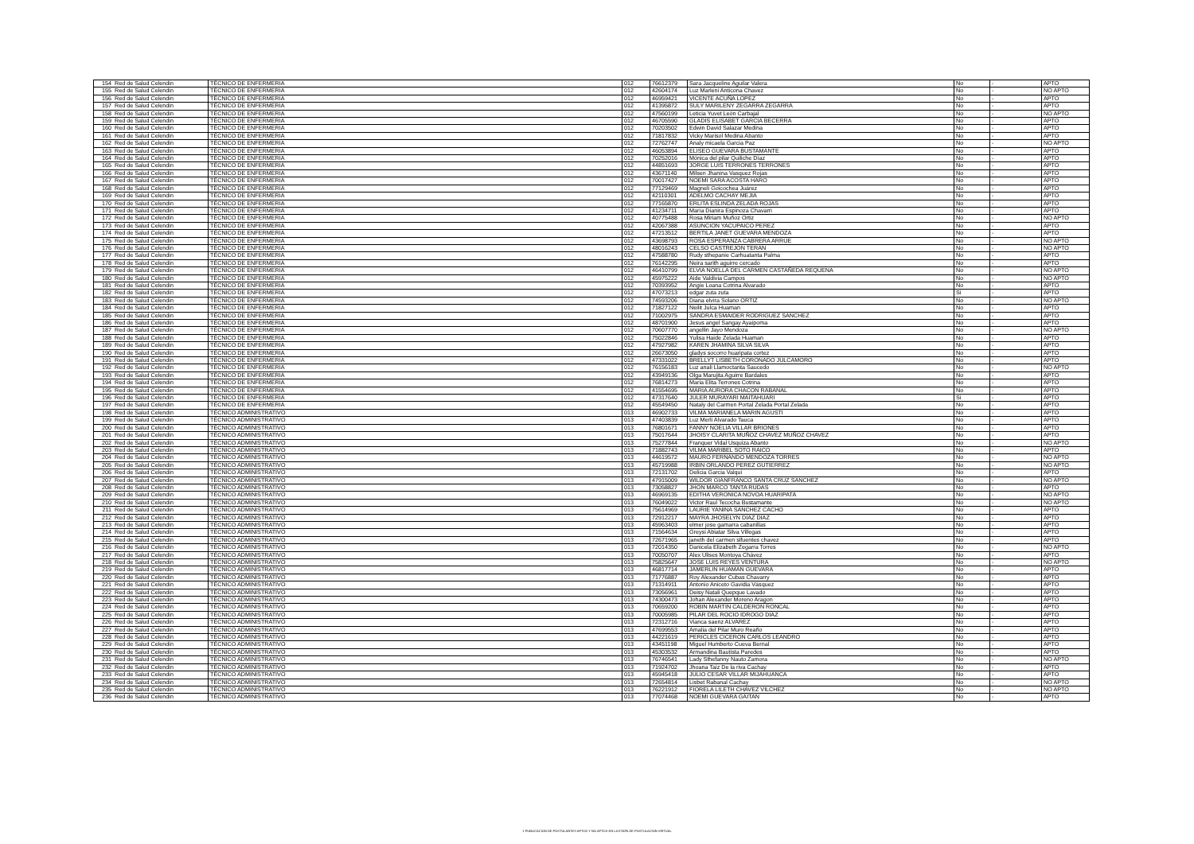| 154 | Red de Salud Celendin | TÉCNICO DE ENFERMERIA | 012 | 76612379 | Sara Jacqueline Aguilar Valera | No | - | APTO |
| 155 | Red de Salud Celendin | TÉCNICO DE ENFERMERIA | 012 | 42604174 | Luz Marleni Anticona Chavez | No | - | NO APTO |
| 156 | Red de Salud Celendin | TÉCNICO DE ENFERMERIA | 012 | 46959421 | VICENTE ACUÑA LOPEZ | No | - | APTO |
| 157 | Red de Salud Celendin | TÉCNICO DE ENFERMERIA | 012 | 41395872 | SULY MARILENY ZEGARRA ZEGARRA | No | - | APTO |
| 158 | Red de Salud Celendin | TÉCNICO DE ENFERMERIA | 012 | 47560199 | Leticia Yuvet León Carbajal | No | - | NO APTO |
| 159 | Red de Salud Celendin | TÉCNICO DE ENFERMERIA | 012 | 46705590 | GLADIS ELISABET GARCIA BECERRA | No | - | APTO |
| 160 | Red de Salud Celendin | TÉCNICO DE ENFERMERIA | 012 | 70203502 | Edwin David Salazar Medina | No | - | APTO |
| 161 | Red de Salud Celendin | TÉCNICO DE ENFERMERIA | 012 | 71817832 | Vicky Marisol Medina Abanto | No | - | APTO |
| 162 | Red de Salud Celendin | TÉCNICO DE ENFERMERIA | 012 | 72762747 | Analy micaela Garcia Paz | No | - | NO APTO |
| 163 | Red de Salud Celendin | TÉCNICO DE ENFERMERIA | 012 | 46053894 | ELISEO GUEVARA BUSTAMANTE | No | - | APTO |
| 164 | Red de Salud Celendin | TÉCNICO DE ENFERMERIA | 012 | 70252016 | Mónica del pilar Quiliche Díaz | No | - | APTO |
| 165 | Red de Salud Celendin | TÉCNICO DE ENFERMERIA | 012 | 44851693 | JORGE LUIS TERRONES TERRONES | No | - | APTO |
| 166 | Red de Salud Celendin | TÉCNICO DE ENFERMERIA | 012 | 43671140 | Milsen Jhanina Vasquez Rojas | No | - | APTO |
| 167 | Red de Salud Celendin | TÉCNICO DE ENFERMERIA | 012 | 70017427 | NOEMI SARA ACOSTA HARO | No | - | APTO |
| 168 | Red de Salud Celendin | TÉCNICO DE ENFERMERIA | 012 | 77129469 | Magneli Goicochea Juárez | No | - | APTO |
| 169 | Red de Salud Celendin | TÉCNICO DE ENFERMERIA | 012 | 42110301 | ADELMO CACHAY MEJIA | No | - | APTO |
| 170 | Red de Salud Celendin | TÉCNICO DE ENFERMERIA | 012 | 77165870 | ERLITA ESLINDA ZELADA ROJAS | No | - | APTO |
| 171 | Red de Salud Celendin | TÉCNICO DE ENFERMERIA | 012 | 41234711 | María Dianira Espinoza Chavarri | No | - | APTO |
| 172 | Red de Salud Celendin | TÉCNICO DE ENFERMERIA | 012 | 40775488 | Rosa Miriam Muñoz Ortiz | No | - | NO APTO |
| 173 | Red de Salud Celendin | TÉCNICO DE ENFERMERIA | 012 | 42067388 | ASUNCION YACUPAICO PEREZ | No | - | APTO |
| 174 | Red de Salud Celendin | TÉCNICO DE ENFERMERIA | 012 | 47213512 | BERTILA JANET GUEVARA MENDOZA | No | - | APTO |
| 175 | Red de Salud Celendin | TÉCNICO DE ENFERMERIA | 012 | 43698793 | ROSA ESPERANZA CABRERA ARRUE | No | - | NO APTO |
| 176 | Red de Salud Celendin | TÉCNICO DE ENFERMERIA | 012 | 48016243 | CELSO CASTREJON TERAN | No | - | NO APTO |
| 177 | Red de Salud Celendin | TÉCNICO DE ENFERMERIA | 012 | 47588780 | Rudy sthepanie Carhuatanta Palma | No | - | APTO |
| 178 | Red de Salud Celendin | TÉCNICO DE ENFERMERIA | 012 | 76142295 | Neira sarith aguirre cercado | No | - | APTO |
| 179 | Red de Salud Celendin | TÉCNICO DE ENFERMERIA | 012 | 46410799 | ELVIA NOELLA DEL CARMEN CASTAÑEDA REQUENA | No | - | NO APTO |
| 180 | Red de Salud Celendin | TÉCNICO DE ENFERMERIA | 012 | 45975222 | Aide Valdivia Campos | No | - | NO APTO |
| 181 | Red de Salud Celendin | TÉCNICO DE ENFERMERIA | 012 | 70393952 | Angie Loana Cotrina Alvarado | No | - | APTO |
| 182 | Red de Salud Celendin | TÉCNICO DE ENFERMERIA | 012 | 47073213 | edgar zuta zuta | Si | - | APTO |
| 183 | Red de Salud Celendin | TÉCNICO DE ENFERMERIA | 012 | 74593206 | Diana elvira Solano ORTIZ | No | - | NO APTO |
| 184 | Red de Salud Celendin | TÉCNICO DE ENFERMERIA | 012 | 71827122 | Neilit Julca Huaman | No | - | APTO |
| 185 | Red de Salud Celendin | TÉCNICO DE ENFERMERIA | 012 | 71002975 | SANDRA ESMAIDER RODRIGUEZ SANCHEZ | No | - | APTO |
| 186 | Red de Salud Celendin | TÉCNICO DE ENFERMERIA | 012 | 48701900 | Jesus angel Sangay Ayaipoma | No | - | APTO |
| 187 | Red de Salud Celendin | TÉCNICO DE ENFERMERIA | 012 | 70607770 | angellin Jayo Mendoza | No | - | NO APTO |
| 188 | Red de Salud Celendin | TÉCNICO DE ENFERMERIA | 012 | 75022846 | Yulisa Haide Zelada Huaman | No | - | APTO |
| 189 | Red de Salud Celendin | TÉCNICO DE ENFERMERIA | 012 | 47927982 | KAREN JHAMINA SILVA SILVA | No | - | APTO |
| 190 | Red de Salud Celendin | TÉCNICO DE ENFERMERIA | 012 | 26673050 | gladys socorro huaripata cortez | No | - | APTO |
| 191 | Red de Salud Celendin | TÉCNICO DE ENFERMERIA | 012 | 47331022 | BRELLYT LISBETH CORONADO JULCAMORO | No | - | APTO |
| 192 | Red de Salud Celendin | TÉCNICO DE ENFERMERIA | 012 | 76156183 | Luz anali Llamoctanta Saucedo | No | - | NO APTO |
| 193 | Red de Salud Celendin | TÉCNICO DE ENFERMERIA | 012 | 43949136 | Olga Marujita Aguirre Bardales | No | - | APTO |
| 194 | Red de Salud Celendin | TÉCNICO DE ENFERMERIA | 012 | 76814273 | Maria Elita Terrones Cotrina | No | - | APTO |
| 195 | Red de Salud Celendin | TÉCNICO DE ENFERMERIA | 012 | 41554695 | MARIA AURORA CHACON RABANAL | No | - | APTO |
| 196 | Red de Salud Celendin | TÉCNICO DE ENFERMERIA | 012 | 47317640 | JULER MURAYARI MAITAHUARI | Si | - | APTO |
| 197 | Red de Salud Celendin | TÉCNICO DE ENFERMERIA | 012 | 45549450 | Nataly del Carmen Portal Zelada Portal Zelada | No | - | APTO |
| 198 | Red de Salud Celendin | TÉCNICO ADMINISTRATIVO | 013 | 46902733 | VILMA MARIANELA MARIN AGUSTI | No | - | APTO |
| 199 | Red de Salud Celendin | TÉCNICO ADMINISTRATIVO | 013 | 47403839 | Luz Merli Alvarado Tauca | No | - | APTO |
| 200 | Red de Salud Celendin | TÉCNICO ADMINISTRATIVO | 013 | 76801671 | FANNY NOELIA VILLAR BRIONES | No | - | APTO |
| 201 | Red de Salud Celendin | TÉCNICO ADMINISTRATIVO | 013 | 75017644 | JHOISY CLARITA MUÑOZ CHAVEZ MUÑOZ CHAVEZ | No | - | APTO |
| 202 | Red de Salud Celendin | TÉCNICO ADMINISTRATIVO | 013 | 75277844 | Franquer Vidal Usquiza Abanto | No | - | NO APTO |
| 203 | Red de Salud Celendin | TÉCNICO ADMINISTRATIVO | 013 | 71882743 | VILMA MARIBEL SOTO RAICO | No | - | APTO |
| 204 | Red de Salud Celendin | TÉCNICO ADMINISTRATIVO | 013 | 44619572 | MAURO FERNANDO MENDOZA TORRES | No | - | NO APTO |
| 205 | Red de Salud Celendin | TÉCNICO ADMINISTRATIVO | 013 | 45719988 | IRBIN ORLANDO PEREZ GUTIERREZ | No | - | NO APTO |
| 206 | Red de Salud Celendin | TÉCNICO ADMINISTRATIVO | 013 | 72131702 | Delicia Garcia Valqui | No | - | APTO |
| 207 | Red de Salud Celendin | TÉCNICO ADMINISTRATIVO | 013 | 47915009 | WILDOR GIANFRANCO SANTA CRUZ SANCHEZ | No | - | NO APTO |
| 208 | Red de Salud Celendin | TÉCNICO ADMINISTRATIVO | 013 | 73058827 | JHON MARCO TANTA RUDAS | No | - | APTO |
| 209 | Red de Salud Celendin | TÉCNICO ADMINISTRATIVO | 013 | 46969135 | EDITHA VERONICA NOVOA HUARIPATA | No | - | NO APTO |
| 210 | Red de Salud Celendin | TÉCNICO ADMINISTRATIVO | 013 | 76049022 | Victor Raul Tecocha Bustamante | No | - | NO APTO |
| 211 | Red de Salud Celendin | TÉCNICO ADMINISTRATIVO | 013 | 75614969 | LAURIE YANINA SANCHEZ CACHO | No | - | APTO |
| 212 | Red de Salud Celendin | TÉCNICO ADMINISTRATIVO | 013 | 72912217 | MAYRA JHOSELYN DIAZ DIAZ | No | - | APTO |
| 213 | Red de Salud Celendin | TÉCNICO ADMINISTRATIVO | 013 | 45963403 | elmer jose gamarra cabanillas | No | - | APTO |
| 214 | Red de Salud Celendin | TÉCNICO ADMINISTRATIVO | 013 | 71564634 | Greysi Abiatar Silva Villegas | No | - | APTO |
| 215 | Red de Salud Celendin | TÉCNICO ADMINISTRATIVO | 013 | 72671965 | janeth del carmen sifuentes chavez | No | - | APTO |
| 216 | Red de Salud Celendin | TÉCNICO ADMINISTRATIVO | 013 | 72014350 | Danicela Elizabeth Zegarra Torres | No | - | NO APTO |
| 217 | Red de Salud Celendin | TÉCNICO ADMINISTRATIVO | 013 | 70050707 | Alex Ulises Montoya Chávez | No | - | APTO |
| 218 | Red de Salud Celendin | TÉCNICO ADMINISTRATIVO | 013 | 75825647 | JOSE LUIS REYES VENTURA | No | - | NO APTO |
| 219 | Red de Salud Celendin | TÉCNICO ADMINISTRATIVO | 013 | 46817714 | JAMERLIN HUAMAN GUEVARA | No | - | APTO |
| 220 | Red de Salud Celendin | TÉCNICO ADMINISTRATIVO | 013 | 71776887 | Roy Alexander Cubas Chavarry | No | - | APTO |
| 221 | Red de Salud Celendin | TÉCNICO ADMINISTRATIVO | 013 | 71314911 | Antonio Aniceto Gavidia Vásquez | No | - | APTO |
| 222 | Red de Salud Celendin | TÉCNICO ADMINISTRATIVO | 013 | 73056961 | Deisy Natali Quepque Lavado | No | - | APTO |
| 223 | Red de Salud Celendin | TÉCNICO ADMINISTRATIVO | 013 | 74300473 | Johan Alexander Moreno Aragon | No | - | APTO |
| 224 | Red de Salud Celendin | TÉCNICO ADMINISTRATIVO | 013 | 70659200 | ROBIN MARTIN CALDERON RONCAL | No | - | APTO |
| 225 | Red de Salud Celendin | TÉCNICO ADMINISTRATIVO | 013 | 70005985 | PILAR DEL ROCIO IDROGO DIAZ | No | - | APTO |
| 226 | Red de Salud Celendin | TÉCNICO ADMINISTRATIVO | 013 | 72312716 | Vianca saenz ALVAREZ | No | - | APTO |
| 227 | Red de Salud Celendin | TÉCNICO ADMINISTRATIVO | 013 | 47699553 | Amalia del Pilar Muro Reaño | No | - | APTO |
| 228 | Red de Salud Celendin | TÉCNICO ADMINISTRATIVO | 013 | 44221619 | PERICLES CICERON CARLOS LEANDRO | No | - | APTO |
| 229 | Red de Salud Celendin | TÉCNICO ADMINISTRATIVO | 013 | 43451198 | Miguel Humberto Cueva Bernal | No | - | APTO |
| 230 | Red de Salud Celendin | TÉCNICO ADMINISTRATIVO | 013 | 45303532 | Armandina Bautista Paredes | No | - | APTO |
| 231 | Red de Salud Celendin | TÉCNICO ADMINISTRATIVO | 013 | 76746541 | Lady Sthefanny Nauto Zamora | No | - | NO APTO |
| 232 | Red de Salud Celendin | TÉCNICO ADMINISTRATIVO | 013 | 71924702 | Jhoana Taiz De la riva Cachay | No | - | APTO |
| 233 | Red de Salud Celendin | TÉCNICO ADMINISTRATIVO | 013 | 45945418 | JULIO CESAR VILLAR MIJAHUANCA | No | - | APTO |
| 234 | Red de Salud Celendin | TÉCNICO ADMINISTRATIVO | 013 | 72654814 | Lisbet Rabanal Cachay | No | - | NO APTO |
| 235 | Red de Salud Celendin | TÉCNICO ADMINISTRATIVO | 013 | 76221912 | FIORELA LILETH CHAVEZ VILCHEZ | No | - | NO APTO |
| 236 | Red de Salud Celendin | TÉCNICO ADMINISTRATIVO | 013 | 77074468 | NOEMI GUEVARA GAITAN | No | - | APTO |
1 PUBLICACION DE POSTULANTES APTOS Y NO APTOS EN LA ETAPA DE POSTULACION VIRTUAL